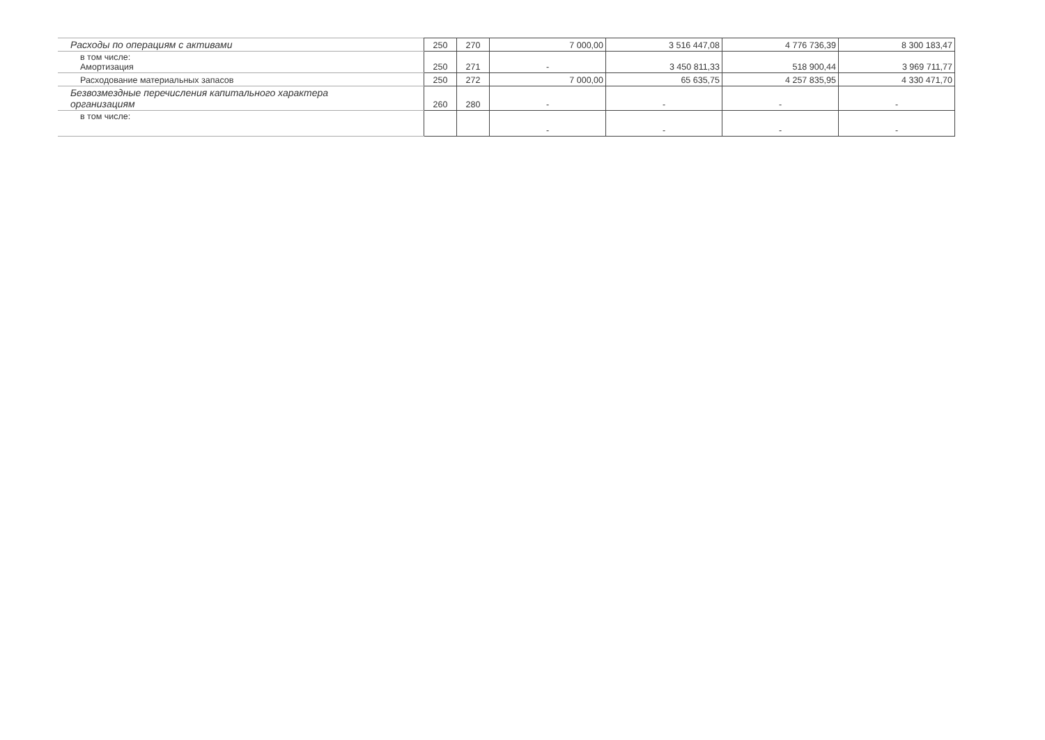| Расходы по операциям с активами | 250 | 270 | 7 000,00 | 3 516 447,08 | 4 776 736,39 | 8 300 183,47 |
| в том числе: Амортизация | 250 | 271 | - | 3 450 811,33 | 518 900,44 | 3 969 711,77 |
| Расходование материальных запасов | 250 | 272 | 7 000,00 | 65 635,75 | 4 257 835,95 | 4 330 471,70 |
| Безвозмездные перечисления капитального характера организациям | 260 | 280 | - | - | - | - |
| в том числе: | | | - | - | - | - |